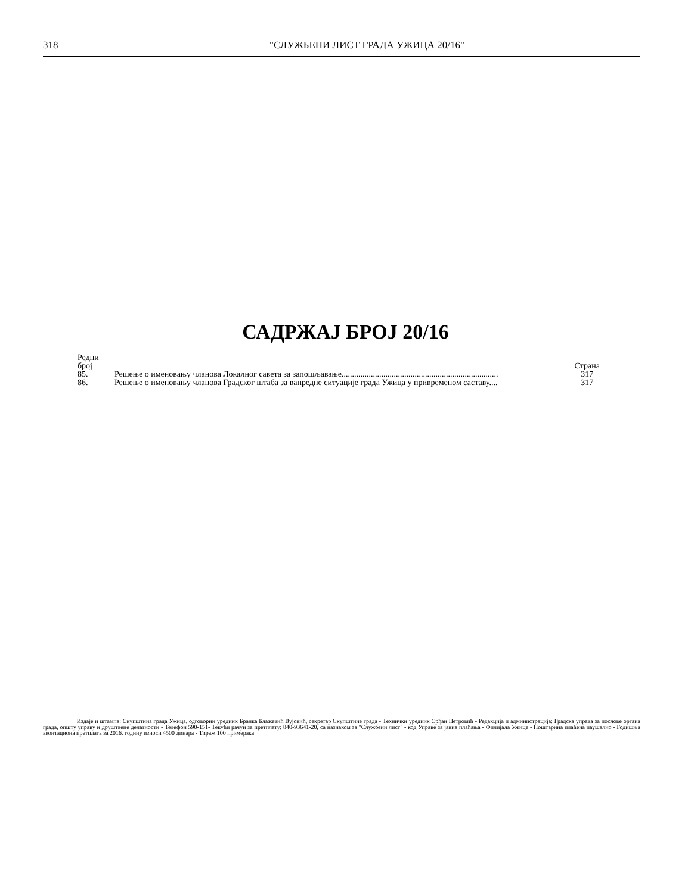318 "СЛУЖБЕНИ ЛИСТ ГРАДА УЖИЦА 20/16"
САДРЖАЈ БРОЈ 20/16
| Редни број | | Страна |
| --- | --- | --- |
| 85. | Решење о именовању чланова Локалног савета за запошљавање........................................................................... | 317 |
| 86. | Решење о именовању чланова Градског штаба за ванредне ситуације града Ужица у привременом саставу.... | 317 |
Издаје и штампа: Скупштина града Ужица, одговорни уредник Бранка Блажевић Вујовић, секретар Скупштине града - Технички уредник Срђан Петровић - Редакција и администрација: Градска управа за послове органа града, општу управу и друштвене делатности - Телефон 590-151- Текући рачун за претплату: 840-93641-20, са назнаком за "Службени лист" - код Управе за јавна плаћања - Филијала Ужице - Поштарина плаћена паушално - Годишња аконтациона претплата за 2016. годину износи 4500 динара - Тираж 100 примерака